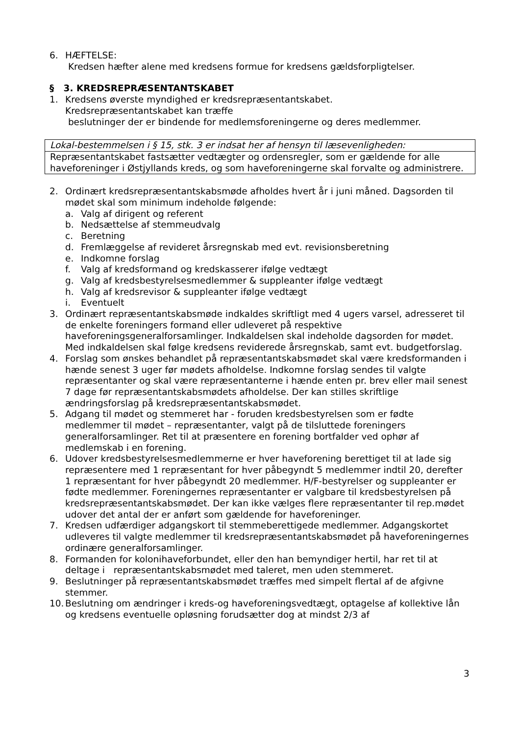6. HÆFTELSE:
Kredsen hæfter alene med kredsens formue for kredsens gældsforpligtelser.
§ 3. KREDSREPRÆSENTANTSKABET
1. Kredsens øverste myndighed er kredsrepræsentantskabet.
Kredsrepræsentantskabet kan træffe
beslutninger der er bindende for medlemsforeningerne og deres medlemmer.
Lokal-bestemmelsen i § 15, stk. 3 er indsat her af hensyn til læsevenligheden:
Repræsentantskabet fastsætter vedtægter og ordensregler, som er gældende for alle haveforeninger i Østjyllands kreds, og som haveforeningerne skal forvalte og administrere.
2. Ordinært kredsrepræsentantskabsmøde afholdes hvert år i juni måned. Dagsorden til mødet skal som minimum indeholde følgende:
a. Valg af dirigent og referent
b. Nedsættelse af stemmeudvalg
c. Beretning
d. Fremlæggelse af revideret årsregnskab med evt. revisionsberetning
e. Indkomne forslag
f. Valg af kredsformand og kredskasserer ifølge vedtægt
g. Valg af kredsbestyrelsesmedlemmer & suppleanter ifølge vedtægt
h. Valg af kredsrevisor & suppleanter ifølge vedtægt
i. Eventuelt
3. Ordinært repræsentantskabsmøde indkaldes skriftligt med 4 ugers varsel, adresseret til de enkelte foreningers formand eller udleveret på respektive haveforeningsgeneralforsamlinger. Indkaldelsen skal indeholde dagsorden for mødet. Med indkaldelsen skal følge kredsens reviderede årsregnskab, samt evt. budgetforslag.
4. Forslag som ønskes behandlet på repræsentantskabsmødet skal være kredsformanden i hænde senest 3 uger før mødets afholdelse. Indkomne forslag sendes til valgte repræsentanter og skal være repræsentanterne i hænde enten pr. brev eller mail senest 7 dage før repræsentantskabsmødets afholdelse. Der kan stilles skriftlige ændringsforslag på kredsrepræsentantskabsmødet.
5. Adgang til mødet og stemmeret har - foruden kredsbestyrelsen som er fødte medlemmer til mødet – repræsentanter, valgt på de tilsluttede foreningers generalforsamlinger. Ret til at præsentere en forening bortfalder ved ophør af medlemskab i en forening.
6. Udover kredsbestyrelsesmedlemmerne er hver haveforening berettiget til at lade sig repræsentere med 1 repræsentant for hver påbegyndt 5 medlemmer indtil 20, derefter 1 repræsentant for hver påbegyndt 20 medlemmer. H/F-bestyrelser og suppleanter er fødte medlemmer. Foreningernes repræsentanter er valgbare til kredsbestyrelsen på kredsrepræsentantskabsmødet. Der kan ikke vælges flere repræsentanter til rep.mødet udover det antal der er anført som gældende for haveforeninger.
7. Kredsen udfærdiger adgangskort til stemmeberettigede medlemmer. Adgangskortet udleveres til valgte medlemmer til kredsrepræsentantskabsmødet på haveforeningernes ordinære generalforsamlinger.
8. Formanden for kolonihaveforbundet, eller den han bemyndiger hertil, har ret til at deltage i repræsentantskabsmødet med taleret, men uden stemmeret.
9. Beslutninger på repræsentantskabsmødet træffes med simpelt flertal af de afgivne stemmer.
10. Beslutning om ændringer i kreds-og haveforeningsvedtægt, optagelse af kollektive lån og kredsens eventuelle opløsning forudsætter dog at mindst 2/3 af
3